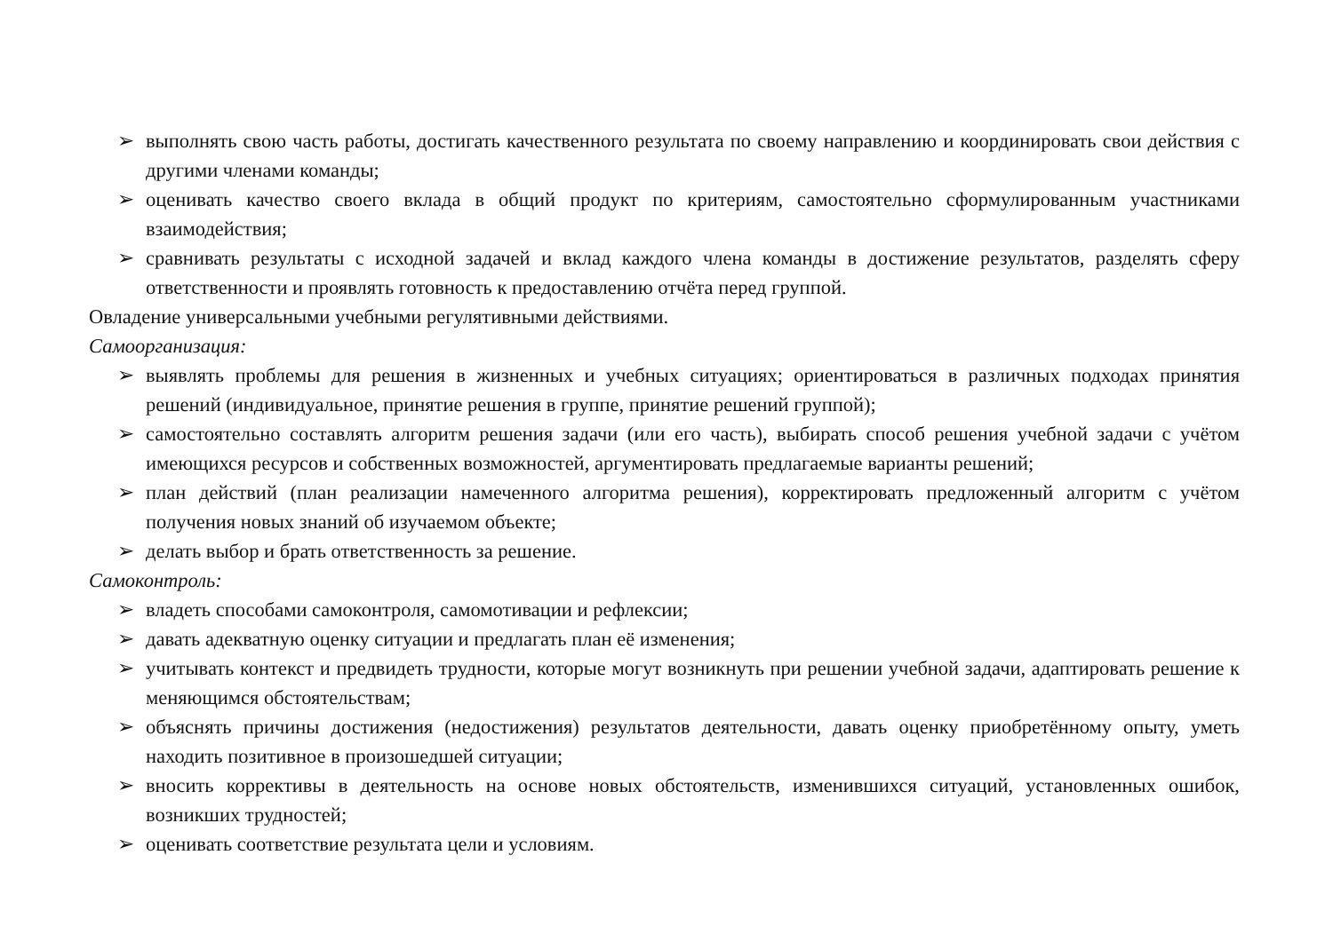➢ выполнять свою часть работы, достигать качественного результата по своему направлению и координировать свои действия с другими членами команды;
➢ оценивать качество своего вклада в общий продукт по критериям, самостоятельно сформулированным участниками взаимодействия;
➢ сравнивать результаты с исходной задачей и вклад каждого члена команды в достижение результатов, разделять сферу ответственности и проявлять готовность к предоставлению отчёта перед группой.
Овладение универсальными учебными регулятивными действиями.
Самоорганизация:
➢ выявлять проблемы для решения в жизненных и учебных ситуациях; ориентироваться в различных подходах принятия решений (индивидуальное, принятие решения в группе, принятие решений группой);
➢ самостоятельно составлять алгоритм решения задачи (или его часть), выбирать способ решения учебной задачи с учётом имеющихся ресурсов и собственных возможностей, аргументировать предлагаемые варианты решений;
➢ план действий (план реализации намеченного алгоритма решения), корректировать предложенный алгоритм с учётом получения новых знаний об изучаемом объекте;
➢ делать выбор и брать ответственность за решение.
Самоконтроль:
➢ владеть способами самоконтроля, самомотивации и рефлексии;
➢ давать адекватную оценку ситуации и предлагать план её изменения;
➢ учитывать контекст и предвидеть трудности, которые могут возникнуть при решении учебной задачи, адаптировать решение к меняющимся обстоятельствам;
➢ объяснять причины достижения (недостижения) результатов деятельности, давать оценку приобретённому опыту, уметь находить позитивное в произошедшей ситуации;
➢ вносить коррективы в деятельность на основе новых обстоятельств, изменившихся ситуаций, установленных ошибок, возникших трудностей;
➢ оценивать соответствие результата цели и условиям.